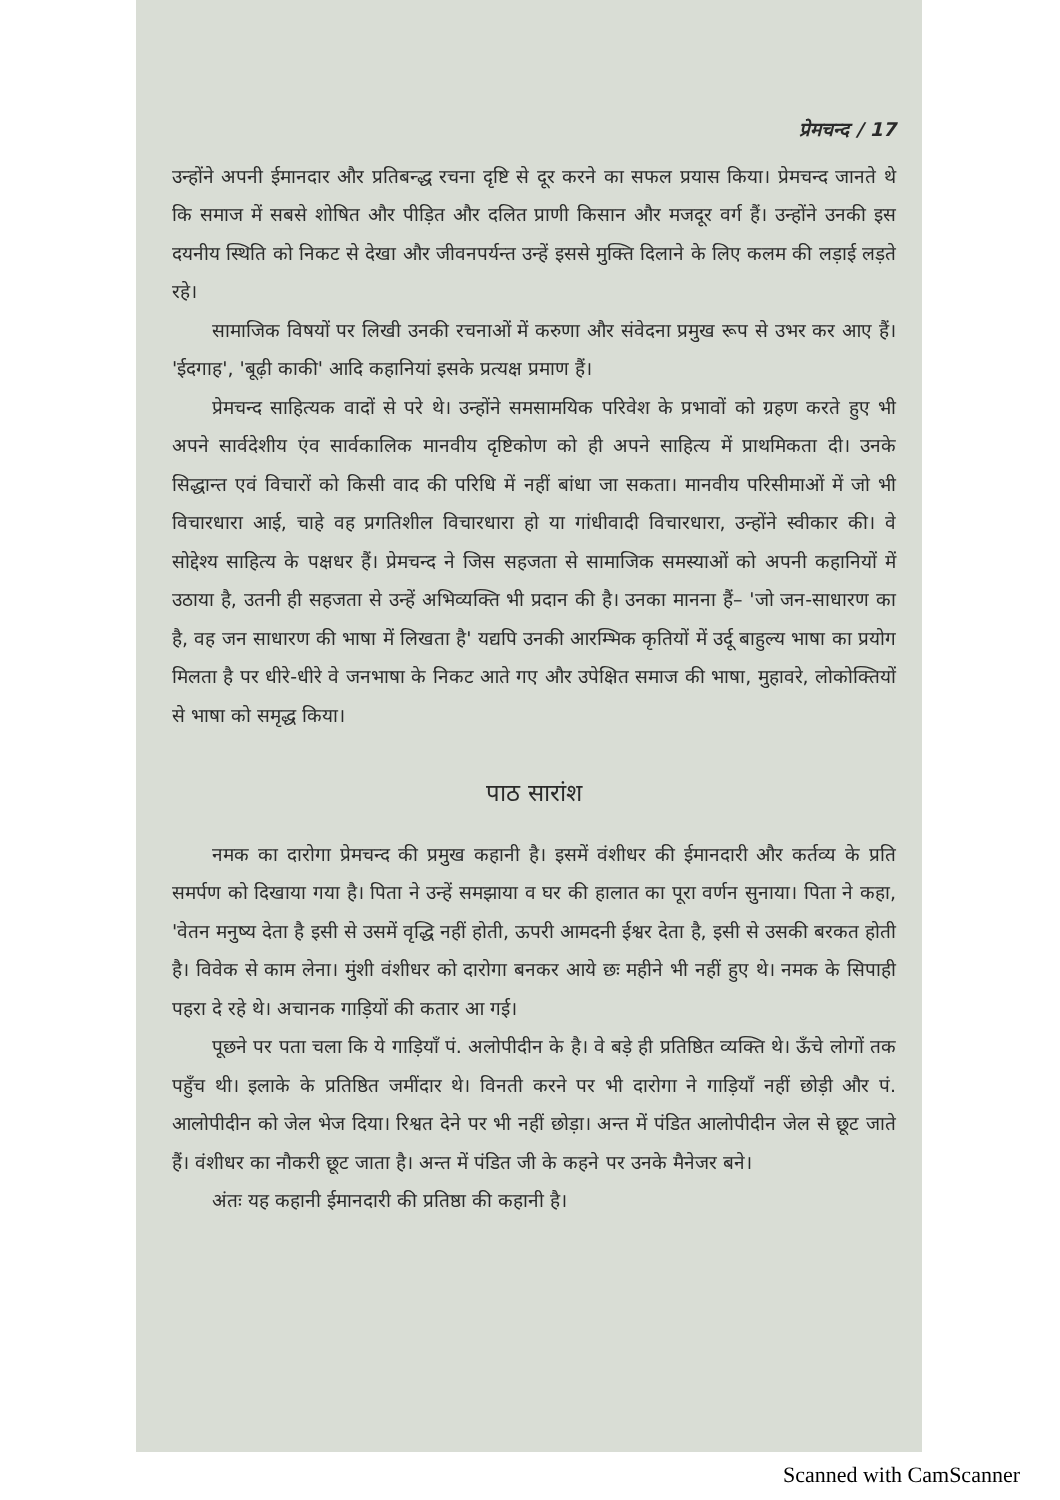प्रेमचन्द / 17
उन्होंने अपनी ईमानदार और प्रतिबन्द्ध रचना दृष्टि से दूर करने का सफल प्रयास किया। प्रेमचन्द जानते थे कि समाज में सबसे शोषित और पीड़ित और दलित प्राणी किसान और मजदूर वर्ग हैं। उन्होंने उनकी इस दयनीय स्थिति को निकट से देखा और जीवनपर्यन्त उन्हें इससे मुक्ति दिलाने के लिए कलम की लड़ाई लड़ते रहे।
सामाजिक विषयों पर लिखी उनकी रचनाओं में करुणा और संवेदना प्रमुख रूप से उभर कर आए हैं। 'ईदगाह', 'बूढ़ी काकी' आदि कहानियां इसके प्रत्यक्ष प्रमाण हैं।
प्रेमचन्द साहित्यक वादों से परे थे। उन्होंने समसामयिक परिवेश के प्रभावों को ग्रहण करते हुए भी अपने सार्वदेशीय एंव सार्वकालिक मानवीय दृष्टिकोण को ही अपने साहित्य में प्राथमिकता दी। उनके सिद्धान्त एवं विचारों को किसी वाद की परिधि में नहीं बांधा जा सकता। मानवीय परिसीमाओं में जो भी विचारधारा आई, चाहे वह प्रगतिशील विचारधारा हो या गांधीवादी विचारधारा, उन्होंने स्वीकार की। वे सोद्देश्य साहित्य के पक्षधर हैं। प्रेमचन्द ने जिस सहजता से सामाजिक समस्याओं को अपनी कहानियों में उठाया है, उतनी ही सहजता से उन्हें अभिव्यक्ति भी प्रदान की है। उनका मानना हैं– 'जो जन-साधारण का है, वह जन साधारण की भाषा में लिखता है' यद्यपि उनकी आरम्भिक कृतियों में उर्दू बाहुल्य भाषा का प्रयोग मिलता है पर धीरे-धीरे वे जनभाषा के निकट आते गए और उपेक्षित समाज की भाषा, मुहावरे, लोकोक्तियों से भाषा को समृद्ध किया।
पाठ सारांश
नमक का दारोगा प्रेमचन्द की प्रमुख कहानी है। इसमें वंशीधर की ईमानदारी और कर्तव्य के प्रति समर्पण को दिखाया गया है। पिता ने उन्हें समझाया व घर की हालात का पूरा वर्णन सुनाया। पिता ने कहा, 'वेतन मनुष्य देता है इसी से उसमें वृद्धि नहीं होती, ऊपरी आमदनी ईश्वर देता है, इसी से उसकी बरकत होती है। विवेक से काम लेना। मुंशी वंशीधर को दारोगा बनकर आये छः महीने भी नहीं हुए थे। नमक के सिपाही पहरा दे रहे थे। अचानक गाड़ियों की कतार आ गई।
पूछने पर पता चला कि ये गाड़ियाँ पं. अलोपीदीन के है। वे बड़े ही प्रतिष्ठित व्यक्ति थे। ऊँचे लोगों तक पहुँच थी। इलाके के प्रतिष्ठित जमींदार थे। विनती करने पर भी दारोगा ने गाड़ियाँ नहीं छोड़ी और पं. आलोपीदीन को जेल भेज दिया। रिश्वत देने पर भी नहीं छोड़ा। अन्त में पंडित आलोपीदीन जेल से छूट जाते हैं। वंशीधर का नौकरी छूट जाता है। अन्त में पंडित जी के कहने पर उनके मैनेजर बने।
अंतः यह कहानी ईमानदारी की प्रतिष्ठा की कहानी है।
Scanned with CamScanner